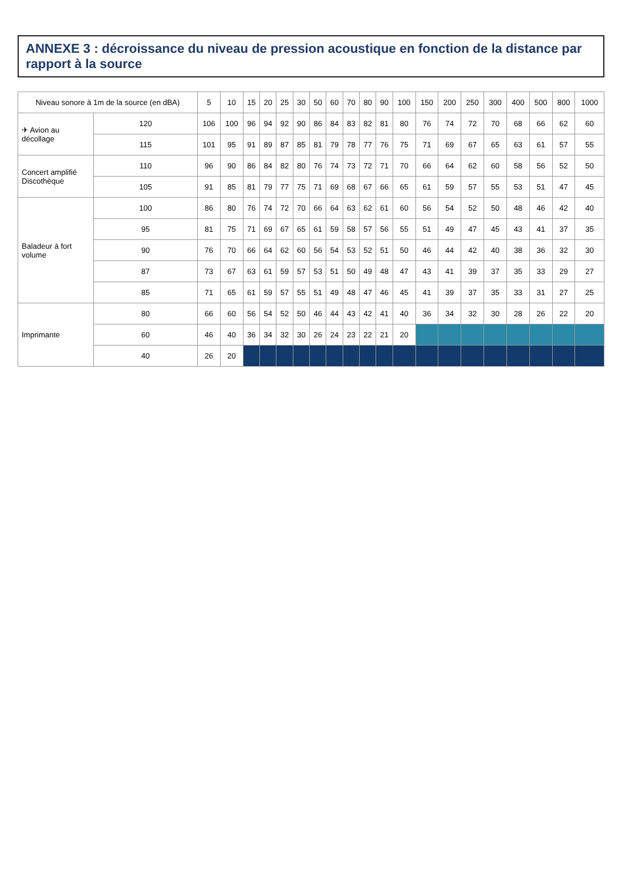ANNEXE 3 : décroissance du niveau de pression acoustique en fonction de la distance par rapport à la source
| Niveau sonore à 1m de la source (en dBA) | | 5 | 10 | 15 | 20 | 25 | 30 | 50 | 60 | 70 | 80 | 90 | 100 | 150 | 200 | 250 | 300 | 400 | 500 | 800 | 1000 |
| --- | --- | --- | --- | --- | --- | --- | --- | --- | --- | --- | --- | --- | --- | --- | --- | --- | --- | --- | --- | --- | --- |
| ✈ Avion au décollage | 120 | 106 | 100 | 96 | 94 | 92 | 90 | 86 | 84 | 83 | 82 | 81 | 80 | 76 | 74 | 72 | 70 | 68 | 66 | 62 | 60 |
| | 115 | 101 | 95 | 91 | 89 | 87 | 85 | 81 | 79 | 78 | 77 | 76 | 75 | 71 | 69 | 67 | 65 | 63 | 61 | 57 | 55 |
| Concert amplifié Discothèque | 110 | 96 | 90 | 86 | 84 | 82 | 80 | 76 | 74 | 73 | 72 | 71 | 70 | 66 | 64 | 62 | 60 | 58 | 56 | 52 | 50 |
| | 105 | 91 | 85 | 81 | 79 | 77 | 75 | 71 | 69 | 68 | 67 | 66 | 65 | 61 | 59 | 57 | 55 | 53 | 51 | 47 | 45 |
| Baladeur à fort volume | 100 | 86 | 80 | 76 | 74 | 72 | 70 | 66 | 64 | 63 | 62 | 61 | 60 | 56 | 54 | 52 | 50 | 48 | 46 | 42 | 40 |
| | 95 | 81 | 75 | 71 | 69 | 67 | 65 | 61 | 59 | 58 | 57 | 56 | 55 | 51 | 49 | 47 | 45 | 43 | 41 | 37 | 35 |
| | 90 | 76 | 70 | 66 | 64 | 62 | 60 | 56 | 54 | 53 | 52 | 51 | 50 | 46 | 44 | 42 | 40 | 38 | 36 | 32 | 30 |
| | 87 | 73 | 67 | 63 | 61 | 59 | 57 | 53 | 51 | 50 | 49 | 48 | 47 | 43 | 41 | 39 | 37 | 35 | 33 | 29 | 27 |
| | 85 | 71 | 65 | 61 | 59 | 57 | 55 | 51 | 49 | 48 | 47 | 46 | 45 | 41 | 39 | 37 | 35 | 33 | 31 | 27 | 25 |
| Imprimante | 80 | 66 | 60 | 56 | 54 | 52 | 50 | 46 | 44 | 43 | 42 | 41 | 40 | 36 | 34 | 32 | 30 | 28 | 26 | 22 | 20 |
| | 60 | 46 | 40 | 36 | 34 | 32 | 30 | 26 | 24 | 23 | 22 | 21 | 20 | | | | | | | | |
| | 40 | 26 | 20 | | | | | | | | | | | | | | | | | | |